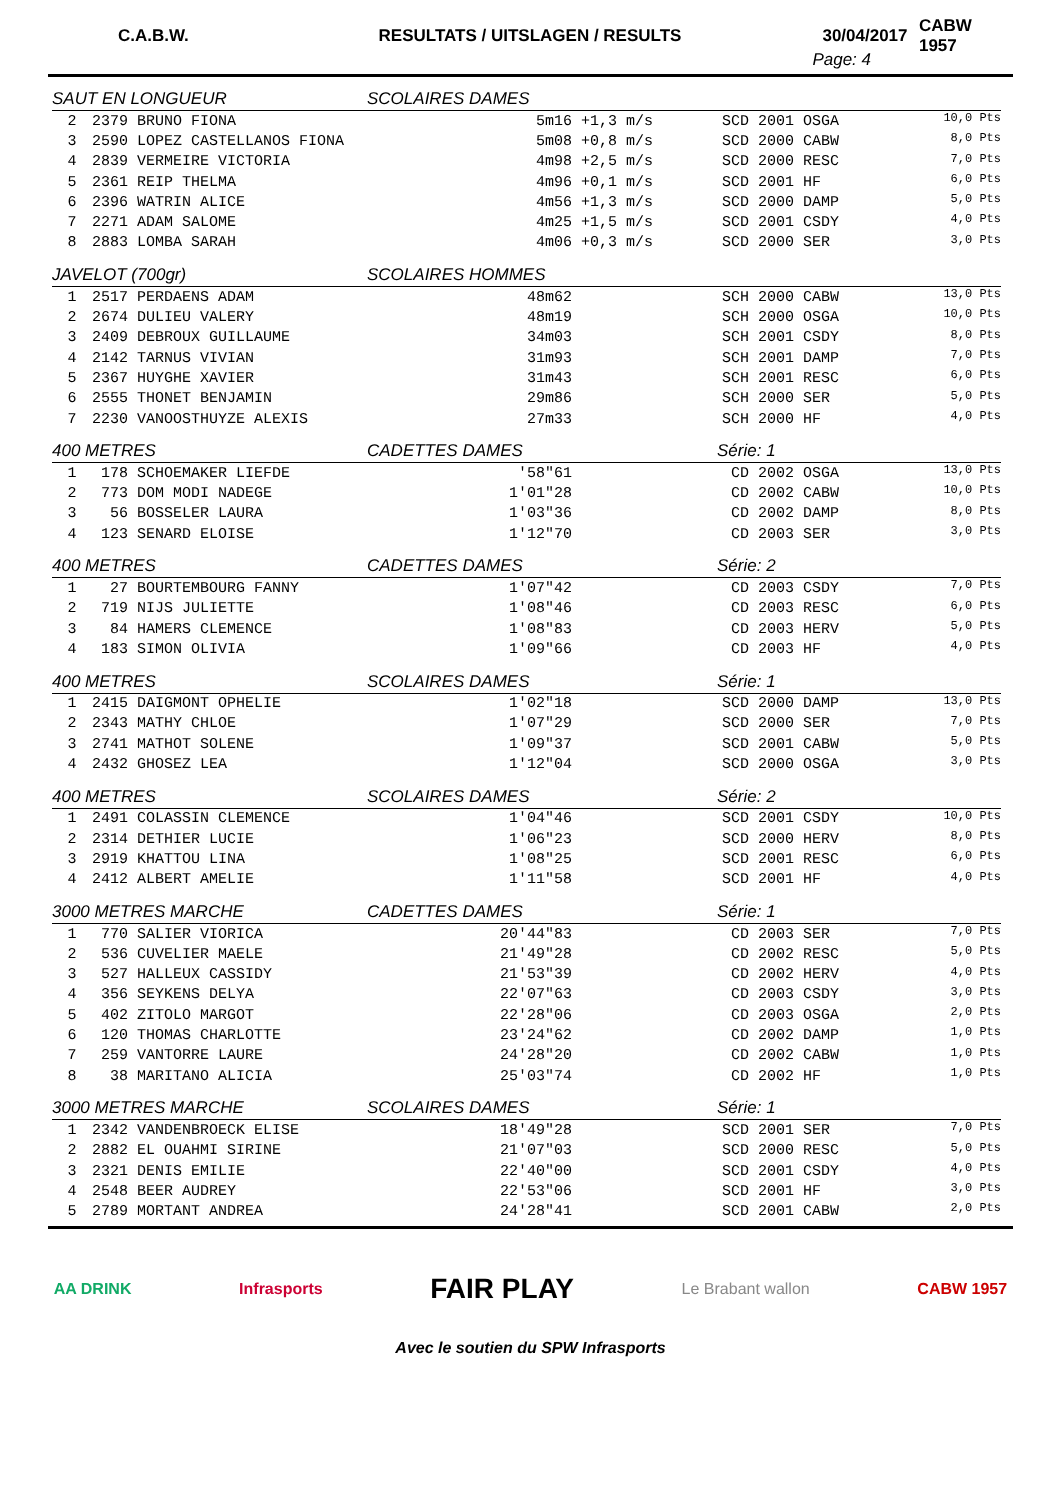C.A.B.W. RESULTATS / UITSLAGEN / RESULTS 30/04/2017 CABW 1957
Page: 4
SAUT EN LONGUEUR SCOLAIRES DAMES
| 2 | 2379 BRUNO FIONA | 5m16 | +1,3 m/s | SCD 2001 OSGA | 10,0 Pts |
| 3 | 2590 LOPEZ CASTELLANOS FIONA | 5m08 | +0,8 m/s | SCD 2000 CABW | 8,0 Pts |
| 4 | 2839 VERMEIRE VICTORIA | 4m98 | +2,5 m/s | SCD 2000 RESC | 7,0 Pts |
| 5 | 2361 REIP THELMA | 4m96 | +0,1 m/s | SCD 2001 HF | 6,0 Pts |
| 6 | 2396 WATRIN ALICE | 4m56 | +1,3 m/s | SCD 2000 DAMP | 5,0 Pts |
| 7 | 2271 ADAM SALOME | 4m25 | +1,5 m/s | SCD 2001 CSDY | 4,0 Pts |
| 8 | 2883 LOMBA SARAH | 4m06 | +0,3 m/s | SCD 2000 SER | 3,0 Pts |
JAVELOT (700gr) SCOLAIRES HOMMES
| 1 | 2517 PERDAENS ADAM | 48m62 | | SCH 2000 CABW | 13,0 Pts |
| 2 | 2674 DULIEU VALERY | 48m19 | | SCH 2000 OSGA | 10,0 Pts |
| 3 | 2409 DEBROUX GUILLAUME | 34m03 | | SCH 2001 CSDY | 8,0 Pts |
| 4 | 2142 TARNUS VIVIAN | 31m93 | | SCH 2001 DAMP | 7,0 Pts |
| 5 | 2367 HUYGHE XAVIER | 31m43 | | SCH 2001 RESC | 6,0 Pts |
| 6 | 2555 THONET BENJAMIN | 29m86 | | SCH 2000 SER | 5,0 Pts |
| 7 | 2230 VANOOSTHUYZE ALEXIS | 27m33 | | SCH 2000 HF | 4,0 Pts |
400 METRES CADETTES DAMES Série: 1
| 1 | 178 SCHOEMAKER LIEFDE | '58"61 | | CD 2002 OSGA | 13,0 Pts |
| 2 | 773 DOM MODI NADEGE | 1'01"28 | | CD 2002 CABW | 10,0 Pts |
| 3 | 56 BOSSELER LAURA | 1'03"36 | | CD 2002 DAMP | 8,0 Pts |
| 4 | 123 SENARD ELOISE | 1'12"70 | | CD 2003 SER | 3,0 Pts |
400 METRES CADETTES DAMES Série: 2
| 1 | 27 BOURTEMBOURG FANNY | 1'07"42 | | CD 2003 CSDY | 7,0 Pts |
| 2 | 719 NIJS JULIETTE | 1'08"46 | | CD 2003 RESC | 6,0 Pts |
| 3 | 84 HAMERS CLEMENCE | 1'08"83 | | CD 2003 HERV | 5,0 Pts |
| 4 | 183 SIMON OLIVIA | 1'09"66 | | CD 2003 HF | 4,0 Pts |
400 METRES SCOLAIRES DAMES Série: 1
| 1 | 2415 DAIGMONT OPHELIE | 1'02"18 | | SCD 2000 DAMP | 13,0 Pts |
| 2 | 2343 MATHY CHLOE | 1'07"29 | | SCD 2000 SER | 7,0 Pts |
| 3 | 2741 MATHOT SOLENE | 1'09"37 | | SCD 2001 CABW | 5,0 Pts |
| 4 | 2432 GHOSEZ LEA | 1'12"04 | | SCD 2000 OSGA | 3,0 Pts |
400 METRES SCOLAIRES DAMES Série: 2
| 1 | 2491 COLASSIN CLEMENCE | 1'04"46 | | SCD 2001 CSDY | 10,0 Pts |
| 2 | 2314 DETHIER LUCIE | 1'06"23 | | SCD 2000 HERV | 8,0 Pts |
| 3 | 2919 KHATTOU LINA | 1'08"25 | | SCD 2001 RESC | 6,0 Pts |
| 4 | 2412 ALBERT AMELIE | 1'11"58 | | SCD 2001 HF | 4,0 Pts |
3000 METRES MARCHE CADETTES DAMES Série: 1
| 1 | 770 SALIER VIORICA | 20'44"83 | | CD 2003 SER | 7,0 Pts |
| 2 | 536 CUVELIER MAELE | 21'49"28 | | CD 2002 RESC | 5,0 Pts |
| 3 | 527 HALLEUX CASSIDY | 21'53"39 | | CD 2002 HERV | 4,0 Pts |
| 4 | 356 SEYKENS DELYA | 22'07"63 | | CD 2003 CSDY | 3,0 Pts |
| 5 | 402 ZITOLO MARGOT | 22'28"06 | | CD 2003 OSGA | 2,0 Pts |
| 6 | 120 THOMAS CHARLOTTE | 23'24"62 | | CD 2002 DAMP | 1,0 Pts |
| 7 | 259 VANTORRE LAURE | 24'28"20 | | CD 2002 CABW | 1,0 Pts |
| 8 | 38 MARITANO ALICIA | 25'03"74 | | CD 2002 HF | 1,0 Pts |
3000 METRES MARCHE SCOLAIRES DAMES Série: 1
| 1 | 2342 VANDENBROECK ELISE | 18'49"28 | | SCD 2001 SER | 7,0 Pts |
| 2 | 2882 EL OUAHMI SIRINE | 21'07"03 | | SCD 2000 RESC | 5,0 Pts |
| 3 | 2321 DENIS EMILIE | 22'40"00 | | SCD 2001 CSDY | 4,0 Pts |
| 4 | 2548 BEER AUDREY | 22'53"06 | | SCD 2001 HF | 3,0 Pts |
| 5 | 2789 MORTANT ANDREA | 24'28"41 | | SCD 2001 CABW | 2,0 Pts |
AA DRINK Infrasports FAIR PLAY Le Brabant wallon CABW 1957
Avec le soutien du SPW Infrasports